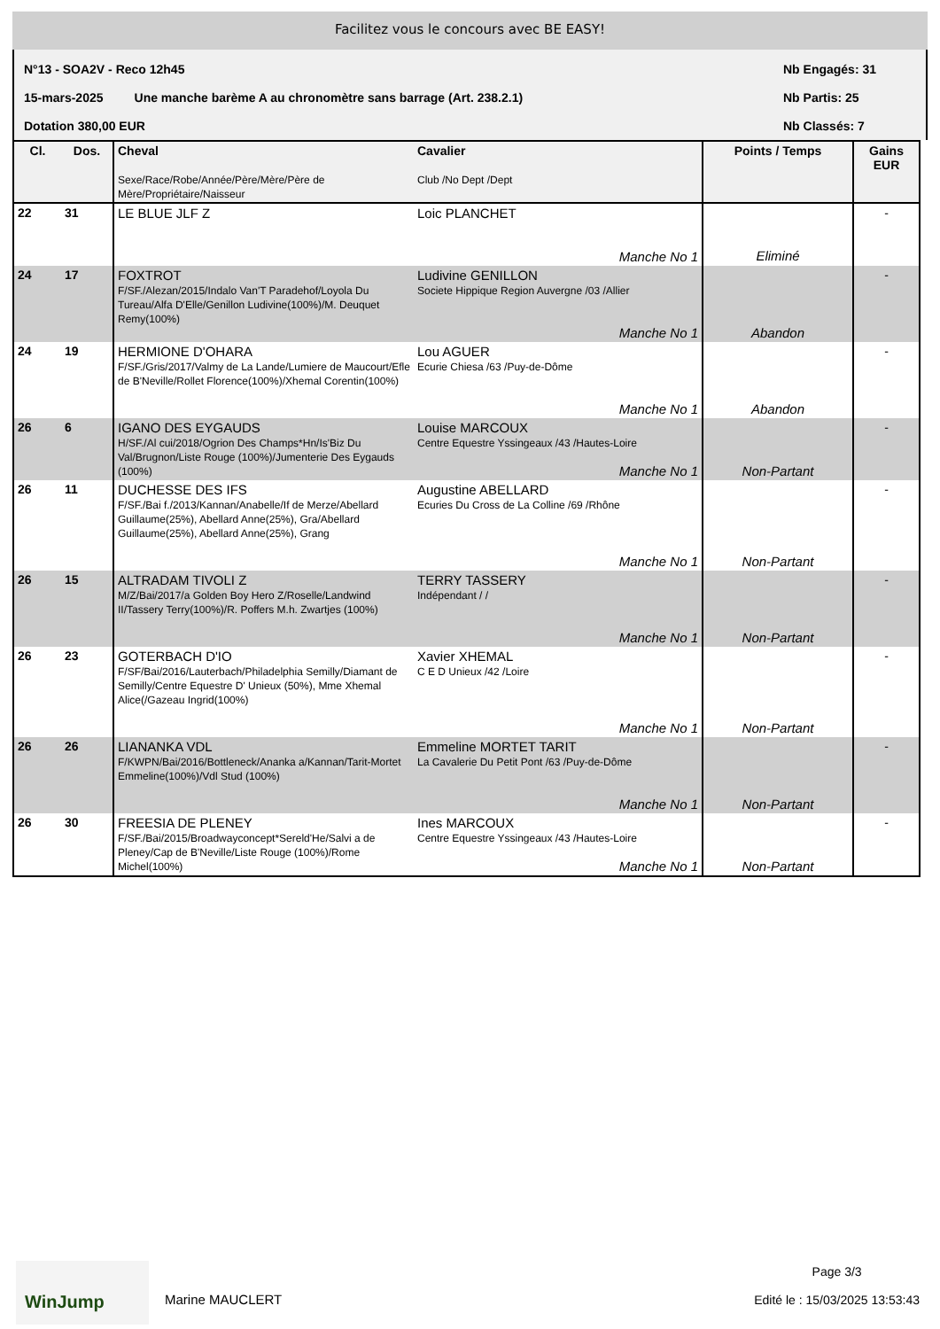Facilitez vous le concours avec BE EASY!
N°13 - SOA2V - Reco 12h45 Nb Engagés: 31
15-mars-2025 Une manche barème A au chronomètre sans barrage (Art. 238.2.1) Nb Partis: 25
Dotation 380,00 EUR Nb Classés: 7
| Cl. | Dos. | Cheval Sexe/Race/Robe/Année/Père/Mère/Père de Mère/Propriétaire/Naisseur | Cavalier Club /No Dept /Dept | Points / Temps | Gains EUR |
| --- | --- | --- | --- | --- | --- |
| 22 | 31 | LE BLUE JLF Z | Loic PLANCHET Manche No 1 | Eliminé | - |
| 24 | 17 | FOXTROT F/SF./Alezan/2015/Indalo Van'T Paradehof/Loyola Du Tureau/Alfa D'Elle/Genillon Ludivine(100%)/M. Deuquet Remy(100%) | Ludivine GENILLON Societe Hippique Region Auvergne /03 /Allier Manche No 1 | Abandon | - |
| 24 | 19 | HERMIONE D'OHARA F/SF./Gris/2017/Valmy de La Lande/Lumiere de Maucourt/Efle de B'Neville/Rollet Florence(100%)/Xhemal Corentin(100%) | Lou AGUER Ecurie Chiesa /63 /Puy-de-Dôme Manche No 1 | Abandon | - |
| 26 | 6 | IGANO DES EYGAUDS H/SF./Al cui/2018/Ogrion Des Champs*Hn/Is'Biz Du Val/Brugnon/Liste Rouge (100%)/Jumenterie Des Eygauds (100%) | Louise MARCOUX Centre Equestre Yssingeaux /43 /Hautes-Loire Manche No 1 | Non-Partant | - |
| 26 | 11 | DUCHESSE DES IFS F/SF./Bai f./2013/Kannan/Anabelle/If de Merze/Abellard Guillaume(25%), Abellard Anne(25%), Gra/Abellard Guillaume(25%), Abellard Anne(25%), Grang | Augustine ABELLARD Ecuries Du Cross de La Colline /69 /Rhône Manche No 1 | Non-Partant | - |
| 26 | 15 | ALTRADAM TIVOLI Z M/Z/Bai/2017/a Golden Boy Hero Z/Roselle/Landwind II/Tassery Terry(100%)/R. Poffers M.h. Zwartjes (100%) | TERRY TASSERY Indépendant / / Manche No 1 | Non-Partant | - |
| 26 | 23 | GOTERBACH D'IO F/SF/Bai/2016/Lauterbach/Philadelphia Semilly/Diamant de Semilly/Centre Equestre D' Unieux (50%), Mme Xhemal Alice(/Gazeau Ingrid(100%) | Xavier XHEMAL C E D Unieux /42 /Loire Manche No 1 | Non-Partant | - |
| 26 | 26 | LIANANKA VDL F/KWPN/Bai/2016/Bottleneck/Ananka a/Kannan/Tarit-Mortet Emmeline(100%)/Vdl Stud (100%) | Emmeline MORTET TARIT La Cavalerie Du Petit Pont /63 /Puy-de-Dôme Manche No 1 | Non-Partant | - |
| 26 | 30 | FREESIA DE PLENEY F/SF./Bai/2015/Broadwayconcept*Sereld'He/Salvi a de Pleney/Cap de B'Neville/Liste Rouge (100%)/Rome Michel(100%) | Ines MARCOUX Centre Equestre Yssingeaux /43 /Hautes-Loire Manche No 1 | Non-Partant | - |
WinJump
Marine MAUCLERT
Page 3/3
Edité le : 15/03/2025 13:53:43